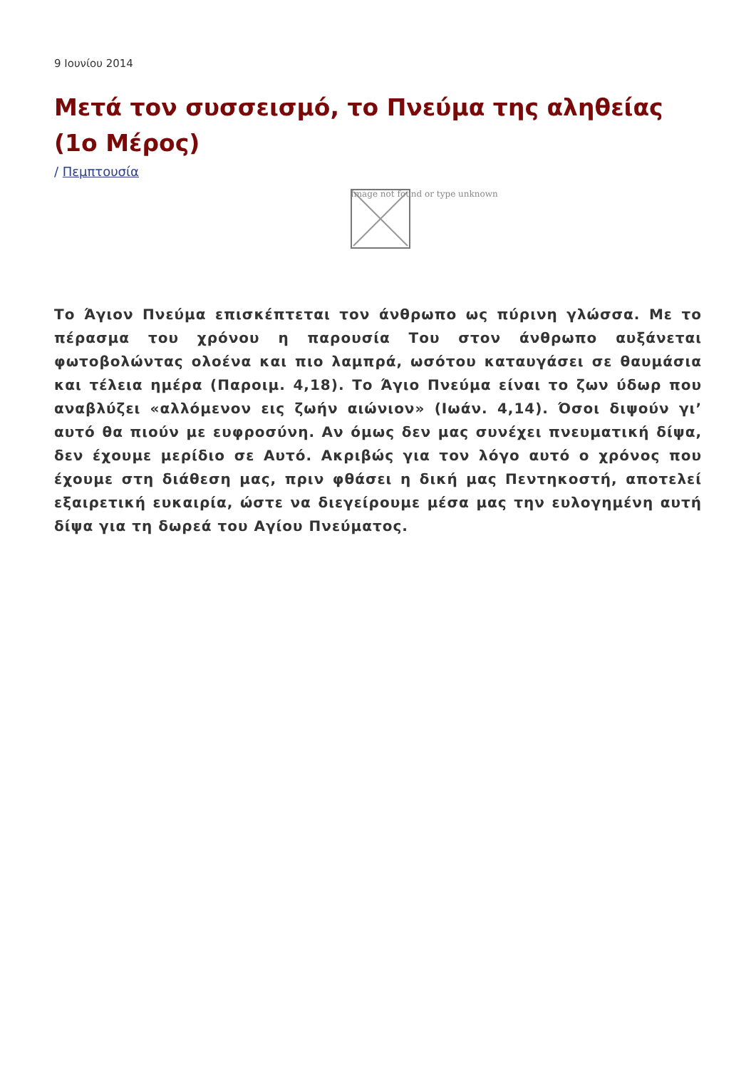9 Ιουνίου 2014
Μετά τον συσσεισμό, το Πνεύμα της αληθείας (1ο Μέρος)
/ Πεμπτουσία
Image not found or type unknown
Το Άγιον Πνεύμα επισκέπτεται τον άνθρωπο ως πύρινη γλώσσα. Με το πέρασμα του χρόνου η παρουσία Του στον άνθρωπο αυξάνεται φωτοβολώντας ολοένα και πιο λαμπρά, ωσότου καταυγάσει σε θαυμάσια και τέλεια ημέρα (Παροιμ. 4,18). Το Άγιο Πνεύμα είναι το ζων ύδωρ που αναβλύζει «αλλόμενον εις ζωήν αιώνιον» (Ιωάν. 4,14). Όσοι διψούν γι’ αυτό θα πιούν με ευφροσύνη. Αν όμως δεν μας συνέχει πνευματική δίψα, δεν έχουμε μερίδιο σε Αυτό. Ακριβώς για τον λόγο αυτό ο χρόνος που έχουμε στη διάθεση μας, πριν φθάσει η δική μας Πεντηκοστή, αποτελεί εξαιρετική ευκαιρία, ώστε να διεγείρουμε μέσα μας την ευλογημένη αυτή δίψα για τη δωρεά του Αγίου Πνεύματος.